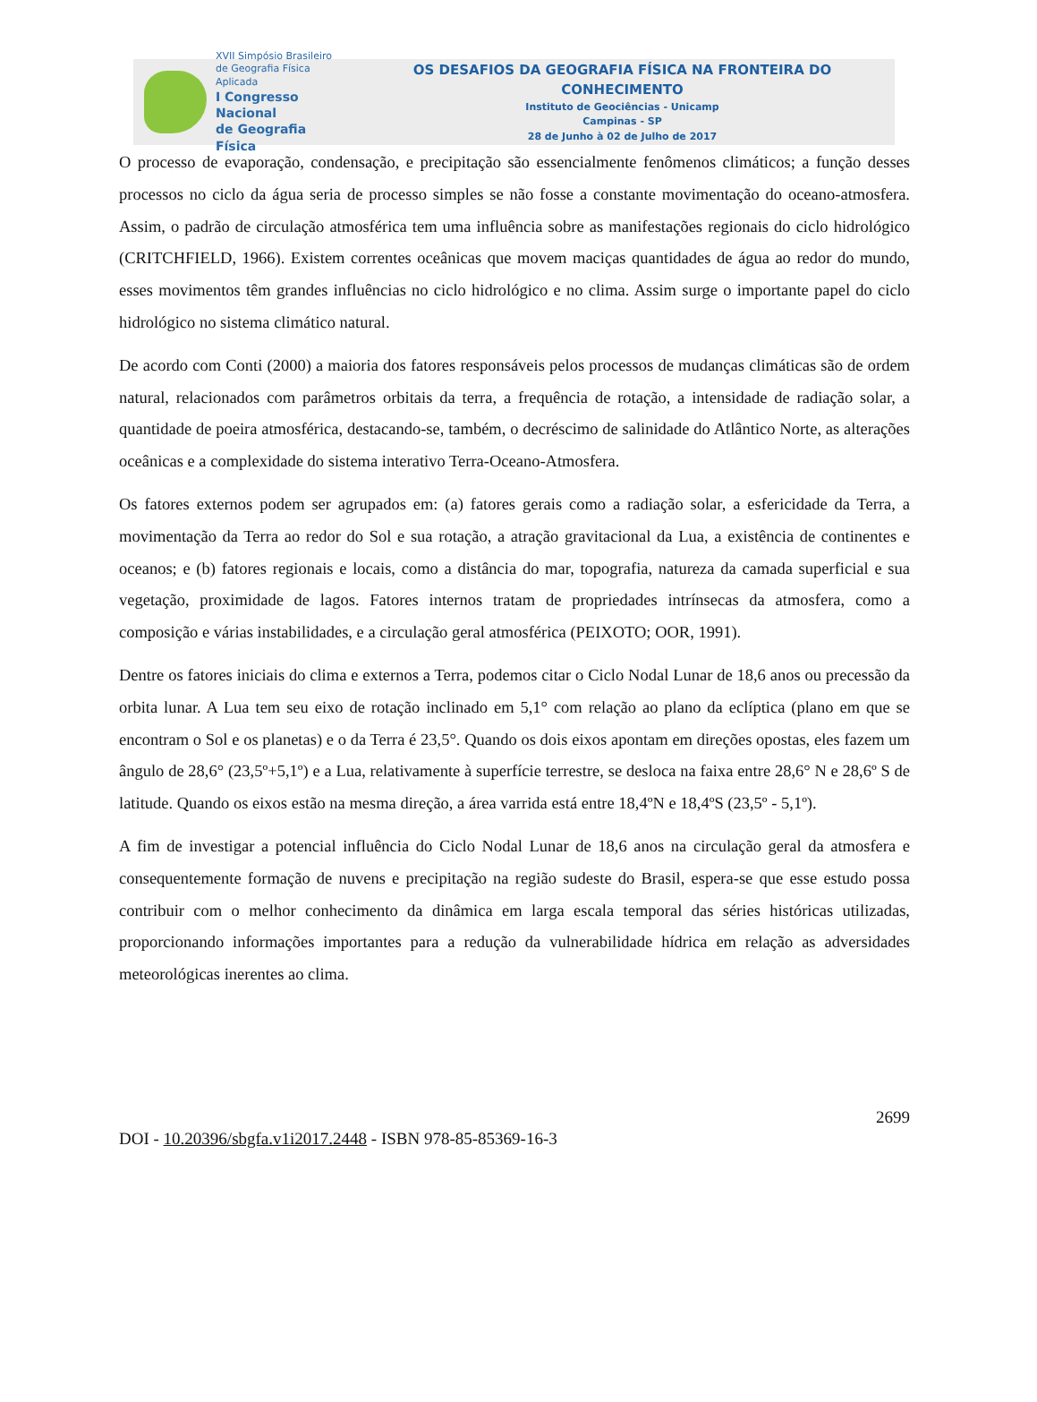XVII Simpósio Brasileiro
de Geografia Física Aplicada
I Congresso Nacional
de Geografia Física
OS DESAFIOS DA GEOGRAFIA FÍSICA NA FRONTEIRA DO CONHECIMENTO
Instituto de Geociências - Unicamp
Campinas - SP
28 de Junho à 02 de Julho de 2017
O processo de evaporação, condensação, e precipitação são essencialmente fenômenos climáticos; a função desses processos no ciclo da água seria de processo simples se não fosse a constante movimentação do oceano-atmosfera. Assim, o padrão de circulação atmosférica tem uma influência sobre as manifestações regionais do ciclo hidrológico (CRITCHFIELD, 1966). Existem correntes oceânicas que movem maciças quantidades de água ao redor do mundo, esses movimentos têm grandes influências no ciclo hidrológico e no clima. Assim surge o importante papel do ciclo hidrológico no sistema climático natural.
De acordo com Conti (2000) a maioria dos fatores responsáveis pelos processos de mudanças climáticas são de ordem natural, relacionados com parâmetros orbitais da terra, a frequência de rotação, a intensidade de radiação solar, a quantidade de poeira atmosférica, destacando-se, também, o decréscimo de salinidade do Atlântico Norte, as alterações oceânicas e a complexidade do sistema interativo Terra-Oceano-Atmosfera.
Os fatores externos podem ser agrupados em: (a) fatores gerais como a radiação solar, a esfericidade da Terra, a movimentação da Terra ao redor do Sol e sua rotação, a atração gravitacional da Lua, a existência de continentes e oceanos; e (b) fatores regionais e locais, como a distância do mar, topografia, natureza da camada superficial e sua vegetação, proximidade de lagos. Fatores internos tratam de propriedades intrínsecas da atmosfera, como a composição e várias instabilidades, e a circulação geral atmosférica (PEIXOTO; OOR, 1991).
Dentre os fatores iniciais do clima e externos a Terra, podemos citar o Ciclo Nodal Lunar de 18,6 anos ou precessão da orbita lunar. A Lua tem seu eixo de rotação inclinado em 5,1° com relação ao plano da eclíptica (plano em que se encontram o Sol e os planetas) e o da Terra é 23,5°. Quando os dois eixos apontam em direções opostas, eles fazem um ângulo de 28,6° (23,5º+5,1º) e a Lua, relativamente à superfície terrestre, se desloca na faixa entre 28,6° N e 28,6º S de latitude. Quando os eixos estão na mesma direção, a área varrida está entre 18,4ºN e 18,4ºS (23,5º - 5,1º).
A fim de investigar a potencial influência do Ciclo Nodal Lunar de 18,6 anos na circulação geral da atmosfera e consequentemente formação de nuvens e precipitação na região sudeste do Brasil, espera-se que esse estudo possa contribuir com o melhor conhecimento da dinâmica em larga escala temporal das séries históricas utilizadas, proporcionando informações importantes para a redução da vulnerabilidade hídrica em relação as adversidades meteorológicas inerentes ao clima.
2699
DOI - 10.20396/sbgfa.v1i2017.2448 - ISBN 978-85-85369-16-3